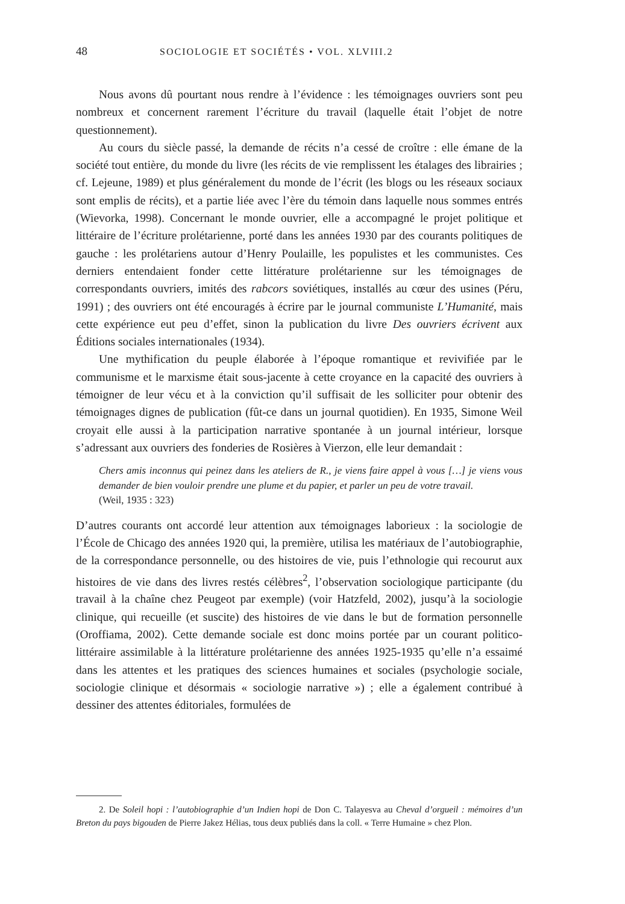48 SOCIOLOGIE ET SOCIÉTÉS • VOL. XLVIII.2
Nous avons dû pourtant nous rendre à l’évidence : les témoignages ouvriers sont peu nombreux et concernent rarement l’écriture du travail (laquelle était l’objet de notre questionnement).
Au cours du siècle passé, la demande de récits n’a cessé de croître : elle émane de la société tout entière, du monde du livre (les récits de vie remplissent les étalages des librairies ; cf. Lejeune, 1989) et plus généralement du monde de l’écrit (les blogs ou les réseaux sociaux sont emplis de récits), et a partie liée avec l’ère du témoin dans laquelle nous sommes entrés (Wievorka, 1998). Concernant le monde ouvrier, elle a accompagné le projet politique et littéraire de l’écriture prolétarienne, porté dans les années 1930 par des courants politiques de gauche : les prolétariens autour d’Henry Poulaille, les populistes et les communistes. Ces derniers entendaient fonder cette littérature prolétarienne sur les témoignages de correspondants ouvriers, imités des rabcors soviétiques, installés au cœur des usines (Péru, 1991) ; des ouvriers ont été encouragés à écrire par le journal communiste L’Humanité, mais cette expérience eut peu d’effet, sinon la publication du livre Des ouvriers écrivent aux Éditions sociales internationales (1934).
Une mythification du peuple élaborée à l’époque romantique et revivifiée par le communisme et le marxisme était sous-jacente à cette croyance en la capacité des ouvriers à témoigner de leur vécu et à la conviction qu’il suffisait de les solliciter pour obtenir des témoignages dignes de publication (fût-ce dans un journal quotidien). En 1935, Simone Weil croyait elle aussi à la participation narrative spontanée à un journal intérieur, lorsque s’adressant aux ouvriers des fonderies de Rosières à Vierzon, elle leur demandait :
Chers amis inconnus qui peinez dans les ateliers de R., je viens faire appel à vous […] je viens vous demander de bien vouloir prendre une plume et du papier, et parler un peu de votre travail.
(Weil, 1935 : 323)
D’autres courants ont accordé leur attention aux témoignages laborieux : la sociologie de l’École de Chicago des années 1920 qui, la première, utilisa les matériaux de l’autobiographie, de la correspondance personnelle, ou des histoires de vie, puis l’ethnologie qui recourut aux histoires de vie dans des livres restés célèbres<sup>2</sup>, l’observation sociologique participante (du travail à la chaîne chez Peugeot par exemple) (voir Hatzfeld, 2002), jusqu’à la sociologie clinique, qui recueille (et suscite) des histoires de vie dans le but de formation personnelle (Oroffiama, 2002). Cette demande sociale est donc moins portée par un courant politico-littéraire assimilable à la littérature prolétarienne des années 1925-1935 qu’elle n’a essaimé dans les attentes et les pratiques des sciences humaines et sociales (psychologie sociale, sociologie clinique et désormais « sociologie narrative ») ; elle a également contribué à dessiner des attentes éditoriales, formulées de
2. De Soleil hopi : l’autobiographie d’un Indien hopi de Don C. Talayesva au Cheval d’orgueil : mémoires d’un Breton du pays bigouden de Pierre Jakez Hélias, tous deux publiés dans la coll. « Terre Humaine » chez Plon.